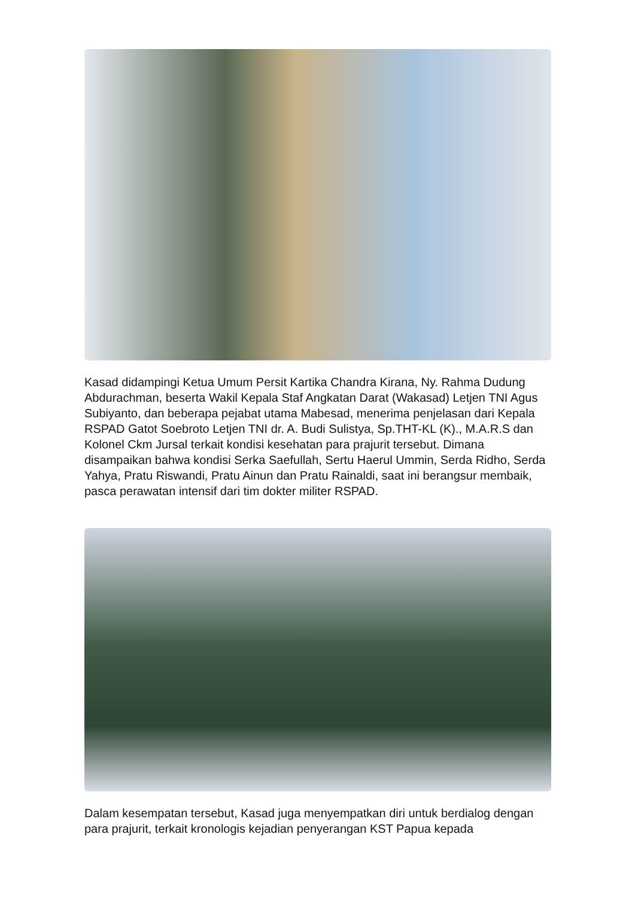Kasad didampingi Ketua Umum Persit Kartika Chandra Kirana, Ny. Rahma Dudung Abdurachman, beserta Wakil Kepala Staf Angkatan Darat (Wakasad) Letjen TNI Agus Subiyanto, dan beberapa pejabat utama Mabesad, menerima penjelasan dari Kepala RSPAD Gatot Soebroto Letjen TNI dr. A. Budi Sulistya, Sp.THT-KL (K)., M.A.R.S dan Kolonel Ckm Jursal terkait kondisi kesehatan para prajurit tersebut. Dimana disampaikan bahwa kondisi Serka Saefullah, Sertu Haerul Ummin, Serda Ridho, Serda Yahya, Pratu Riswandi, Pratu Ainun dan Pratu Rainaldi, saat ini berangsur membaik, pasca perawatan intensif dari tim dokter militer RSPAD.
Dalam kesempatan tersebut, Kasad juga menyempatkan diri untuk berdialog dengan para prajurit, terkait kronologis kejadian penyerangan KST Papua kepada